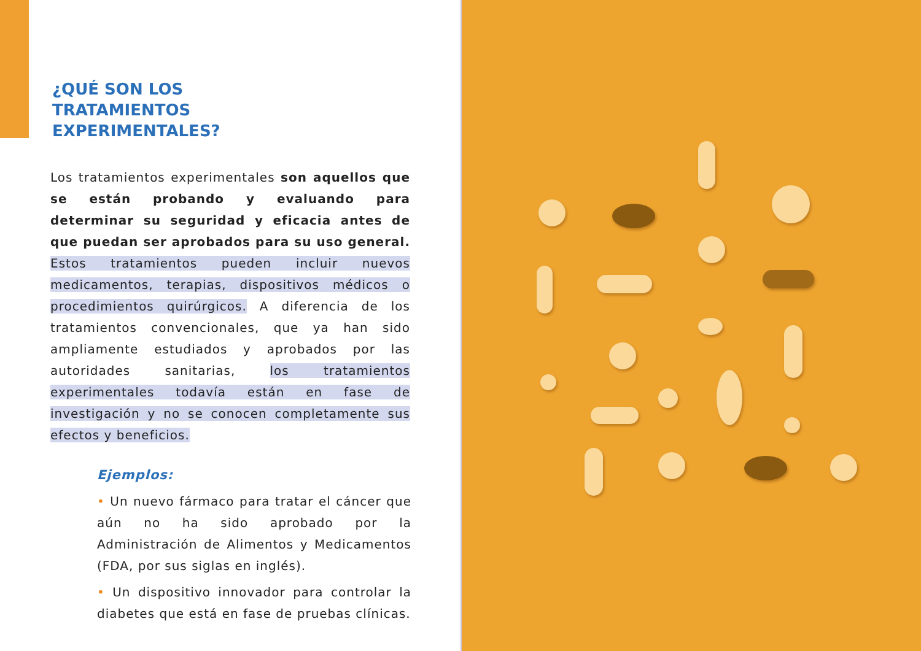¿QUÉ SON LOS
TRATAMIENTOS
EXPERIMENTALES?
Los tratamientos experimentales son aquellos que se están probando y evaluando para determinar su seguridad y eficacia antes de que puedan ser aprobados para su uso general. Estos tratamientos pueden incluir nuevos medicamentos, terapias, dispositivos médicos o procedimientos quirúrgicos. A diferencia de los tratamientos convencionales, que ya han sido ampliamente estudiados y aprobados por las autoridades sanitarias, los tratamientos experimentales todavía están en fase de investigación y no se conocen completamente sus efectos y beneficios.
Ejemplos:
• Un nuevo fármaco para tratar el cáncer que aún no ha sido aprobado por la Administración de Alimentos y Medicamentos (FDA, por sus siglas en inglés).
• Un dispositivo innovador para controlar la diabetes que está en fase de pruebas clínicas.